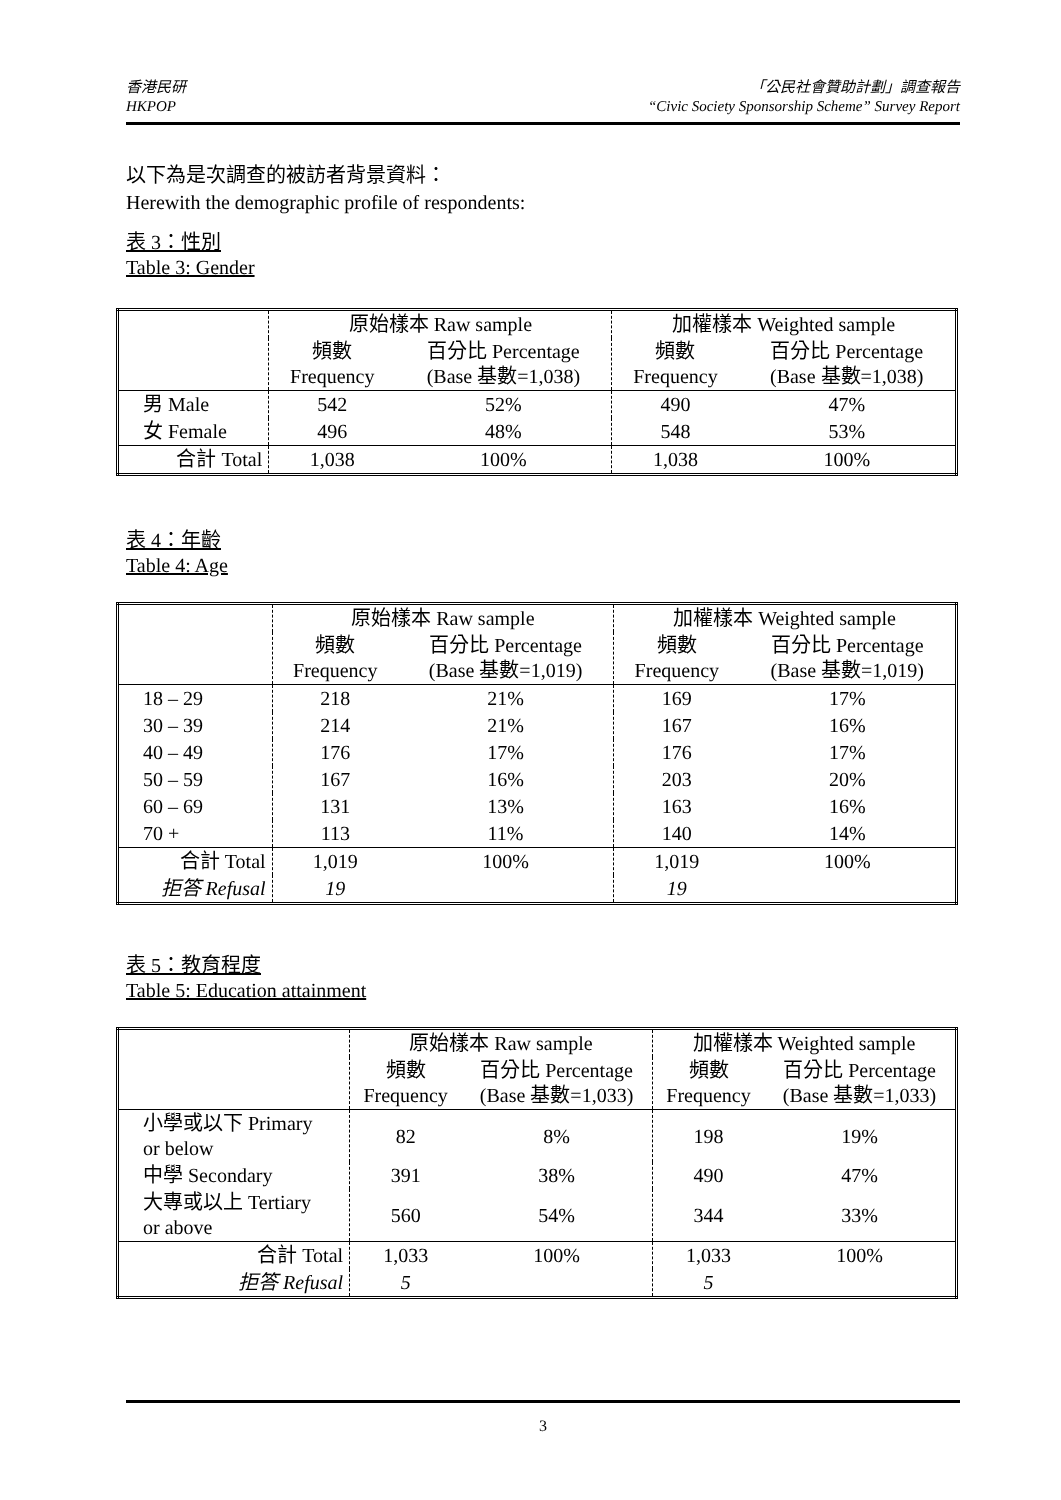香港民研
HKPOP
「公民社會贊助計劃」調查報告
“Civic Society Sponsorship Scheme” Survey Report
以下為是次調查的被訪者背景資料：
Herewith the demographic profile of respondents:
表 3：性別
Table 3: Gender
| | 原始樣本 Raw sample | | 加權樣本 Weighted sample | |
| | 頻數 Frequency | 百分比 Percentage (Base 基數=1,038) | 頻數 Frequency | 百分比 Percentage (Base 基數=1,038) |
| 男 Male | 542 | 52% | 490 | 47% |
| 女 Female | 496 | 48% | 548 | 53% |
| 合計 Total | 1,038 | 100% | 1,038 | 100% |
表 4：年齡
Table 4: Age
| | 原始樣本 Raw sample | | 加權樣本 Weighted sample | |
| | 頻數 Frequency | 百分比 Percentage (Base 基數=1,019) | 頻數 Frequency | 百分比 Percentage (Base 基數=1,019) |
| 18 – 29 | 218 | 21% | 169 | 17% |
| 30 – 39 | 214 | 21% | 167 | 16% |
| 40 – 49 | 176 | 17% | 176 | 17% |
| 50 – 59 | 167 | 16% | 203 | 20% |
| 60 – 69 | 131 | 13% | 163 | 16% |
| 70 + | 113 | 11% | 140 | 14% |
| 合計 Total | 1,019 | 100% | 1,019 | 100% |
| 拒答 Refusal | 19 | | 19 | |
表 5：教育程度
Table 5: Education attainment
| | 原始樣本 Raw sample | | 加權樣本 Weighted sample | |
| | 頻數 Frequency | 百分比 Percentage (Base 基數=1,033) | 頻數 Frequency | 百分比 Percentage (Base 基數=1,033) |
| 小學或以下 Primary or below | 82 | 8% | 198 | 19% |
| 中學 Secondary | 391 | 38% | 490 | 47% |
| 大專或以上 Tertiary or above | 560 | 54% | 344 | 33% |
| 合計 Total | 1,033 | 100% | 1,033 | 100% |
| 拒答 Refusal | 5 | | 5 | |
3